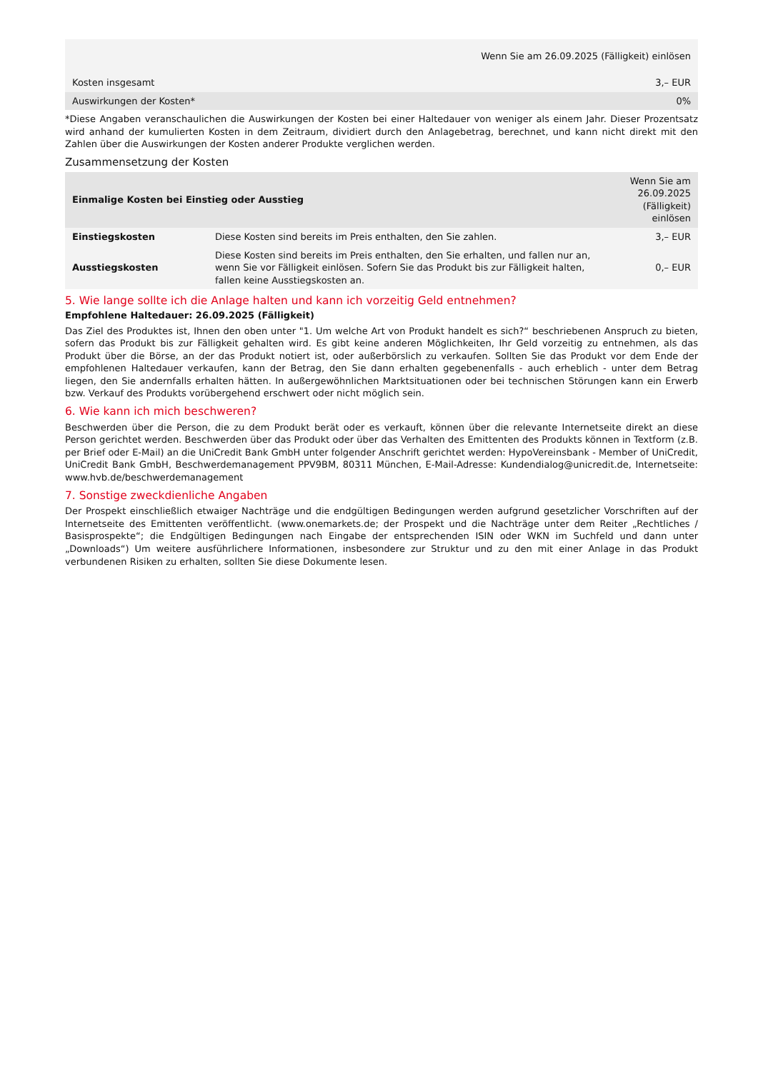| | Wenn Sie am 26.09.2025 (Fälligkeit) einlösen |
| --- | --- |
| Kosten insgesamt | 3,– EUR |
| Auswirkungen der Kosten* | 0% |
*Diese Angaben veranschaulichen die Auswirkungen der Kosten bei einer Haltedauer von weniger als einem Jahr. Dieser Prozentsatz wird anhand der kumulierten Kosten in dem Zeitraum, dividiert durch den Anlagebetrag, berechnet, und kann nicht direkt mit den Zahlen über die Auswirkungen der Kosten anderer Produkte verglichen werden.
Zusammensetzung der Kosten
| Einmalige Kosten bei Einstieg oder Ausstieg | | Wenn Sie am 26.09.2025 (Fälligkeit) einlösen |
| --- | --- | --- |
| Einstiegskosten | Diese Kosten sind bereits im Preis enthalten, den Sie zahlen. | 3,– EUR |
| Ausstiegskosten | Diese Kosten sind bereits im Preis enthalten, den Sie erhalten, und fallen nur an, wenn Sie vor Fälligkeit einlösen. Sofern Sie das Produkt bis zur Fälligkeit halten, fallen keine Ausstiegskosten an. | 0,– EUR |
5. Wie lange sollte ich die Anlage halten und kann ich vorzeitig Geld entnehmen?
Empfohlene Haltedauer: 26.09.2025 (Fälligkeit)
Das Ziel des Produktes ist, Ihnen den oben unter "1. Um welche Art von Produkt handelt es sich?“ beschriebenen Anspruch zu bieten, sofern das Produkt bis zur Fälligkeit gehalten wird. Es gibt keine anderen Möglichkeiten, Ihr Geld vorzeitig zu entnehmen, als das Produkt über die Börse, an der das Produkt notiert ist, oder außerbörslich zu verkaufen. Sollten Sie das Produkt vor dem Ende der empfohlenen Haltedauer verkaufen, kann der Betrag, den Sie dann erhalten gegebenenfalls - auch erheblich - unter dem Betrag liegen, den Sie andernfalls erhalten hätten. In außergewöhnlichen Marktsituationen oder bei technischen Störungen kann ein Erwerb bzw. Verkauf des Produkts vorübergehend erschwert oder nicht möglich sein.
6. Wie kann ich mich beschweren?
Beschwerden über die Person, die zu dem Produkt berät oder es verkauft, können über die relevante Internetseite direkt an diese Person gerichtet werden. Beschwerden über das Produkt oder über das Verhalten des Emittenten des Produkts können in Textform (z.B. per Brief oder E-Mail) an die UniCredit Bank GmbH unter folgender Anschrift gerichtet werden: HypoVereinsbank - Member of UniCredit, UniCredit Bank GmbH, Beschwerdemanagement PPV9BM, 80311 München, E-Mail-Adresse: Kundendialog@unicredit.de, Internetseite: www.hvb.de/beschwerdemanagement
7. Sonstige zweckdienliche Angaben
Der Prospekt einschließlich etwaiger Nachträge und die endgültigen Bedingungen werden aufgrund gesetzlicher Vorschriften auf der Internetseite des Emittenten veröffentlicht. (www.onemarkets.de; der Prospekt und die Nachträge unter dem Reiter „Rechtliches / Basisprospekte“; die Endgültigen Bedingungen nach Eingabe der entsprechenden ISIN oder WKN im Suchfeld und dann unter „Downloads“) Um weitere ausführlichere Informationen, insbesondere zur Struktur und zu den mit einer Anlage in das Produkt verbundenen Risiken zu erhalten, sollten Sie diese Dokumente lesen.